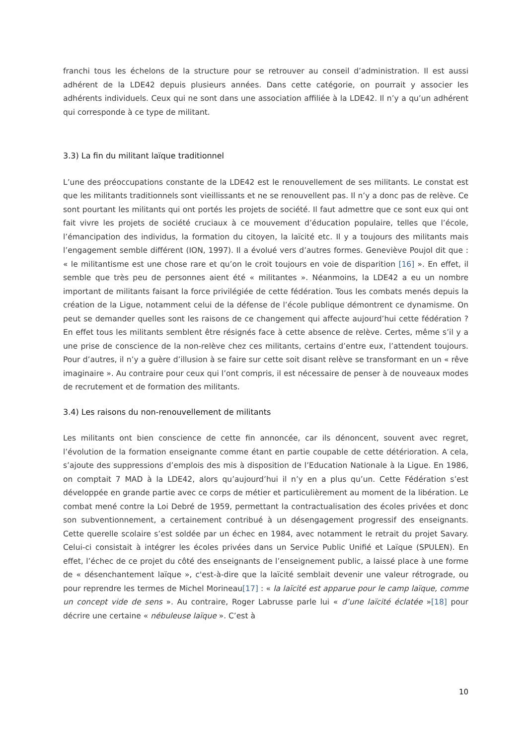franchi tous les échelons de la structure pour se retrouver au conseil d’administration. Il est aussi adhérent de la LDE42 depuis plusieurs années. Dans cette catégorie, on pourrait y associer les adhérents individuels. Ceux qui ne sont dans une association affiliée à la LDE42. Il n’y a qu’un adhérent qui corresponde à ce type de militant.
3.3) La fin du militant laïque traditionnel
L’une des préoccupations constante de la LDE42 est le renouvellement de ses militants. Le constat est que les militants traditionnels sont vieillissants et ne se renouvellent pas. Il n’y a donc pas de relève. Ce sont pourtant les militants qui ont portés les projets de société. Il faut admettre que ce sont eux qui ont fait vivre les projets de société cruciaux à ce mouvement d’éducation populaire, telles que l’école, l’émancipation des individus, la formation du citoyen, la laïcité etc. Il y a toujours des militants mais l’engagement semble différent (ION, 1997). Il a évolué vers d’autres formes. Geneviève Poujol dit que : « le militantisme est une chose rare et qu’on le croit toujours en voie de disparition [16] ». En effet, il semble que très peu de personnes aient été « militantes ». Néanmoins, la LDE42 a eu un nombre important de militants faisant la force privilégiée de cette fédération. Tous les combats menés depuis la création de la Ligue, notamment celui de la défense de l’école publique démontrent ce dynamisme. On peut se demander quelles sont les raisons de ce changement qui affecte aujourd’hui cette fédération ? En effet tous les militants semblent être résignés face à cette absence de relève. Certes, même s’il y a une prise de conscience de la non-relève chez ces militants, certains d’entre eux, l’attendent toujours. Pour d’autres, il n’y a guère d’illusion à se faire sur cette soit disant relève se transformant en un « rêve imaginaire ». Au contraire pour ceux qui l’ont compris, il est nécessaire de penser à de nouveaux modes de recrutement et de formation des militants.
3.4) Les raisons du non-renouvellement de militants
Les militants ont bien conscience de cette fin annoncée, car ils dénoncent, souvent avec regret, l’évolution de la formation enseignante comme étant en partie coupable de cette détérioration. A cela, s’ajoute des suppressions d’emplois des mis à disposition de l’Education Nationale à la Ligue. En 1986, on comptait 7 MAD à la LDE42, alors qu’aujourd’hui il n’y en a plus qu’un. Cette Fédération s’est développée en grande partie avec ce corps de métier et particulièrement au moment de la libération. Le combat mené contre la Loi Debré de 1959, permettant la contractualisation des écoles privées et donc son subventionnement, a certainement contribué à un désengagement progressif des enseignants. Cette querelle scolaire s’est soldée par un échec en 1984, avec notamment le retrait du projet Savary. Celui-ci consistait à intégrer les écoles privées dans un Service Public Unifié et Laïque (SPULEN). En effet, l’échec de ce projet du côté des enseignants de l’enseignement public, a laissé place à une forme de « désenchantement laïque », c'est-à-dire que la laïcité semblait devenir une valeur rétrograde, ou pour reprendre les termes de Michel Morineau[17] : « la laïcité est apparue pour le camp laïque, comme un concept vide de sens ». Au contraire, Roger Labrusse parle lui « d’une laïcité éclatée »[18] pour décrire une certaine « nébuleuse laïque ». C’est à
10